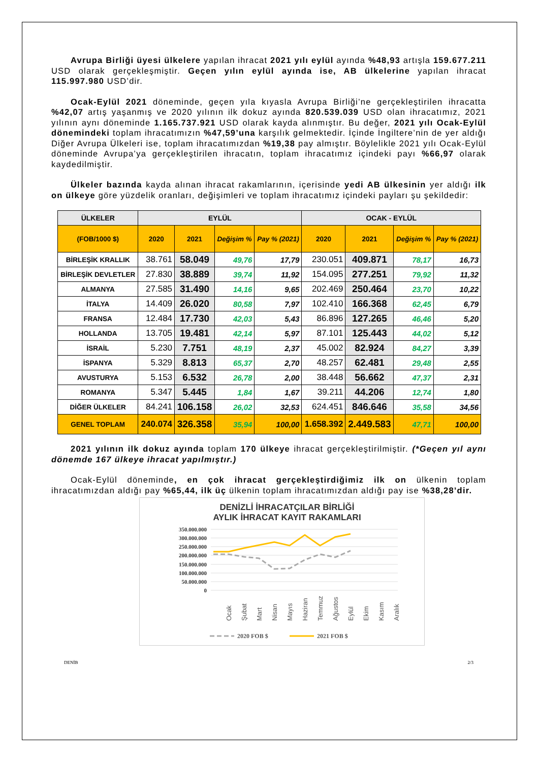Avrupa Birliği üyesi ülkelere yapılan ihracat 2021 yılı eylül ayında %48,93 artışla 159.677.211 USD olarak gerçekleşmiştir. Geçen yılın eylül ayında ise, AB ülkelerine yapılan ihracat 115.997.980 USD’dir.
Ocak-Eylül 2021 döneminde, geçen yıla kıyasla Avrupa Birliği’ne gerçekleştirilen ihracatta %42,07 artış yaşanmış ve 2020 yılının ilk dokuz ayında 820.539.039 USD olan ihracatımız, 2021 yılının aynı döneminde 1.165.737.921 USD olarak kayda alınmıştır. Bu değer, 2021 yılı Ocak-Eylül dönemindeki toplam ihracatımızın %47,59’una karşılık gelmektedir. İçinde İngiltere’nin de yer aldığı Diğer Avrupa Ülkeleri ise, toplam ihracatımızdan %19,38 pay almıştır. Böylelikle 2021 yılı Ocak-Eylül döneminde Avrupa’ya gerçekleştirilen ihracatın, toplam ihracatımız içindeki payı %66,97 olarak kaydedilmiştir.
Ülkeler bazında kayda alınan ihracat rakamlarının, içerisinde yedi AB ülkesinin yer aldığı ilk on ülkeye göre yüzdelik oranları, değişimleri ve toplam ihracatımız içindeki payları şu şekildedir:
| ÜLKELER | EYLÜL | | | | OCAK - EYLÜL | | | |
| --- | --- | --- | --- | --- | --- | --- | --- | --- |
| (FOB/1000 $) | 2020 | 2021 | Değişim % | Pay % (2021) | 2020 | 2021 | Değişim % | Pay % (2021) |
| BİRLEŞİK KRALLIK | 38.761 | 58.049 | 49,76 | 17,79 | 230.051 | 409.871 | 78,17 | 16,73 |
| BİRLEŞİK DEVLETLER | 27.830 | 38.889 | 39,74 | 11,92 | 154.095 | 277.251 | 79,92 | 11,32 |
| ALMANYA | 27.585 | 31.490 | 14,16 | 9,65 | 202.469 | 250.464 | 23,70 | 10,22 |
| İTALYA | 14.409 | 26.020 | 80,58 | 7,97 | 102.410 | 166.368 | 62,45 | 6,79 |
| FRANSA | 12.484 | 17.730 | 42,03 | 5,43 | 86.896 | 127.265 | 46,46 | 5,20 |
| HOLLANDA | 13.705 | 19.481 | 42,14 | 5,97 | 87.101 | 125.443 | 44,02 | 5,12 |
| İSRAİL | 5.230 | 7.751 | 48,19 | 2,37 | 45.002 | 82.924 | 84,27 | 3,39 |
| İSPANYA | 5.329 | 8.813 | 65,37 | 2,70 | 48.257 | 62.481 | 29,48 | 2,55 |
| AVUSTURYA | 5.153 | 6.532 | 26,78 | 2,00 | 38.448 | 56.662 | 47,37 | 2,31 |
| ROMANYA | 5.347 | 5.445 | 1,84 | 1,67 | 39.211 | 44.206 | 12,74 | 1,80 |
| DİĞER ÜLKELER | 84.241 | 106.158 | 26,02 | 32,53 | 624.451 | 846.646 | 35,58 | 34,56 |
| GENEL TOPLAM | 240.074 | 326.358 | 35,94 | 100,00 | 1.658.392 | 2.449.583 | 47,71 | 100,00 |
2021 yılının ilk dokuz ayında toplam 170 ülkeye ihracat gerçekleştirilmiştir. (*Geçen yıl aynı dönemde 167 ülkeye ihracat yapılmıştır.)
Ocak-Eylül döneminde, en çok ihracat gerçekleştirdiğimiz ilk on ülkenin toplam ihracatımızdan aldığı pay %65,44, ilk üç ülkenin toplam ihracatımızdan aldığı pay ise %38,28’dir.
DENİZLİ İHRACATÇILAR BİRLİĞİ
AYLIK İHRACAT KAYIT RAKAMLARI
350.000.000
300.000.000
250.000.000
200.000.000
150.000.000
100.000.000
50.000.000
0
Ocak
Şubat
Mart
Nisan
Mayıs
Haziran
Temmuz
Ağustos
Eylül
Ekim
Kasım
Aralık
2020 FOB $
2021 FOB $
DENİB 2/3